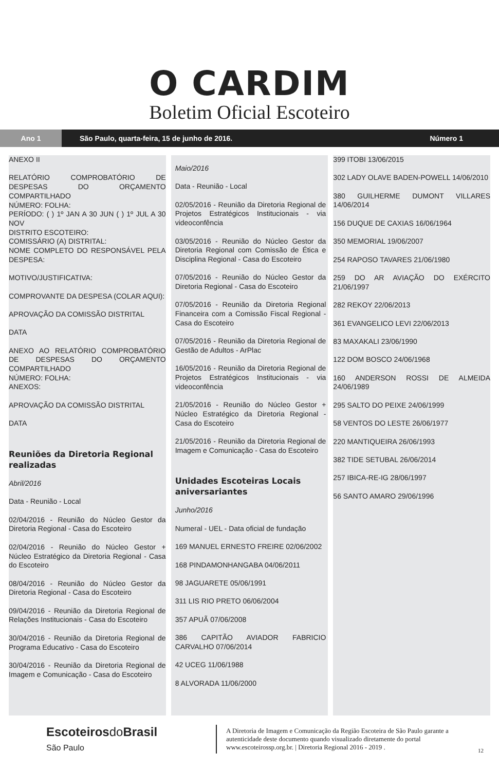O CARDIM
Boletim Oficial Escoteiro
Ano 1 São Paulo, quarta-feira, 15 de junho de 2016. Número 1
ANEXO II
RELATÓRIO COMPROBATÓRIO DE DESPESAS DO ORÇAMENTO COMPARTILHADO
NÚMERO: FOLHA:
PERÍODO: ( ) 1º JAN A 30 JUN ( ) 1º JUL A 30 NOV
DISTRITO ESCOTEIRO:
COMISSÁRIO (A) DISTRITAL:
NOME COMPLETO DO RESPONSÁVEL PELA DESPESA:
MOTIVO/JUSTIFICATIVA:
COMPROVANTE DA DESPESA (COLAR AQUI):
APROVAÇÃO DA COMISSÃO DISTRITAL
DATA
ANEXO AO RELATÓRIO COMPROBATÓRIO DE DESPESAS DO ORÇAMENTO COMPARTILHADO
NÚMERO: FOLHA:
ANEXOS:
APROVAÇÃO DA COMISSÃO DISTRITAL
DATA
Reuniões da Diretoria Regional realizadas
Abril/2016
Data - Reunião - Local
02/04/2016 - Reunião do Núcleo Gestor da Diretoria Regional - Casa do Escoteiro
02/04/2016 - Reunião do Núcleo Gestor + Núcleo Estratégico da Diretoria Regional - Casa do Escoteiro
08/04/2016 - Reunião do Núcleo Gestor da Diretoria Regional - Casa do Escoteiro
09/04/2016 - Reunião da Diretoria Regional de Relações Institucionais - Casa do Escoteiro
30/04/2016 - Reunião da Diretoria Regional de Programa Educativo - Casa do Escoteiro
30/04/2016 - Reunião da Diretoria Regional de Imagem e Comunicação - Casa do Escoteiro
Maio/2016
Data - Reunião - Local
02/05/2016 - Reunião da Diretoria Regional de Projetos Estratégicos Institucionais - via videoconfênciа
03/05/2016 - Reunião do Núcleo Gestor da Diretoria Regional com Comissão de Ética e Disciplina Regional - Casa do Escoteiro
07/05/2016 - Reunião do Núcleo Gestor da Diretoria Regional - Casa do Escoteiro
07/05/2016 - Reunião da Diretoria Regional Financeira com a Comissão Fiscal Regional - Casa do Escoteiro
07/05/2016 - Reunião da Diretoria Regional de Gestão de Adultos - ArPlac
16/05/2016 - Reunião da Diretoria Regional de Projetos Estratégicos Institucionais - via videoconfênciа
21/05/2016 - Reunião do Núcleo Gestor + Núcleo Estratégico da Diretoria Regional - Casa do Escoteiro
21/05/2016 - Reunião da Diretoria Regional de Imagem e Comunicação - Casa do Escoteiro
Unidades Escoteiras Locais aniversariantes
Junho/2016
Numeral - UEL - Data oficial de fundação
169 MANUEL ERNESTO FREIRE 02/06/2002
168 PINDAMONHANGABA 04/06/2011
98 JAGUARETE 05/06/1991
311 LIS RIO PRETO 06/06/2004
357 APUÃ 07/06/2008
386 CAPITÃO AVIADOR FABRICIO CARVALHO 07/06/2014
42 UCEG 11/06/1988
8 ALVORADA 11/06/2000
399 ITOBI 13/06/2015
302 LADY OLAVE BADEN-POWELL 14/06/2010
380 GUILHERME DUMONT VILLARES 14/06/2014
156 DUQUE DE CAXIAS 16/06/1964
350 MEMORIAL 19/06/2007
254 RAPOSO TAVARES 21/06/1980
259 DO AR AVIAÇÃO DO EXÉRCITO 21/06/1997
282 REKOY 22/06/2013
361 EVANGELICO LEVI 22/06/2013
83 MAXAKALI 23/06/1990
122 DOM BOSCO 24/06/1968
160 ANDERSON ROSSI DE ALMEIDA 24/06/1989
295 SALTO DO PEIXE 24/06/1999
58 VENTOS DO LESTE 26/06/1977
220 MANTIQUEIRA 26/06/1993
382 TIDE SETUBAL 26/06/2014
257 IBICA-RE-IG 28/06/1997
56 SANTO AMARO 29/06/1996
EscoteirosdoBrasil
São Paulo
A Diretoria de Imagem e Comunicação da Região Escoteira de São Paulo garante a autenticidade deste documento quando visualizado diretamente do portal www.escoteirossp.org.br. | Diretoria Regional 2016 - 2019 .
12